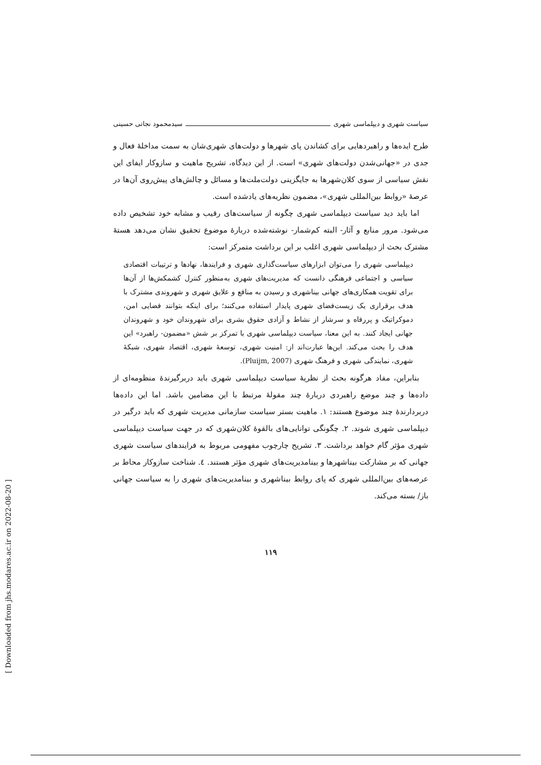سیاست شهری و دیپلماسی شهری سیدمحمود نجاتی حسینی
طرح ایده‌ها و راهبردهایی برای کشاندن پای شهرها و دولت‌های شهری‌شان به سمت مداخلۀ فعال و جدی در «جهانی‌شدن دولت‌های شهری» است. از این دیدگاه، تشریح ماهیت و سازوکار ایفای این نقش سیاسی از سوی کلان‌شهرها به جایگزینی دولت‌ملت‌ها و مسائل و چالش‌های پیش‌روی آن‌ها در عرصۀ «روابط بین‌المللی شهری»، مضمون نظریه‌های یادشده است.
اما باید دید سیاست دیپلماسی شهری چگونه از سیاست‌های رقیب و مشابه خود تشخیص داده می‌شود. مرور منابع و آثار- البته کم‌شمار- نوشته‌شده دربارۀ موضوع تحقیق نشان می‌دهد هستۀ مشترک بحث از دیپلماسی شهری اغلب بر این برداشت متمرکز است:
دیپلماسی شهری را می‌توان ابزارهای سیاست‌گذاری شهری و فرایندها، نهادها و ترتیبات اقتصادی سیاسی و اجتماعی فرهنگی دانست که مدیریت‌های شهری به‌منظور کنترل کشمکش‌ها از آن‌ها برای تقویت همکاری‌های جهانی بیناشهری و رسیدن به منافع و علایق شهری و شهروندی مشترک با هدف برقراری یک زیست‌فضای شهری پایدار استفاده می‌کنند؛ برای اینکه بتوانند فضایی امن، دموکراتیک و پررفاه و سرشار از نشاط و آزادی حقوق بشری برای شهروندان خود و شهروندان جهانی ایجاد کنند. به این معنا، سیاست دیپلماسی شهری با تمرکز بر شش «مضمون- راهبرد» این هدف را بحث می‌کند. این‌ها عبارت‌اند از: امنیت شهری، توسعۀ شهری، اقتصاد شهری، شبکۀ شهری، نمایندگی شهری و فرهنگ شهری (Pluijm, 2007).
بنابراین، مفاد هرگونه بحث از نظریۀ سیاست دیپلماسی شهری باید دربرگیرندۀ منظومه‌ای از داده‌ها و چند موضع راهبردی دربارۀ چند مقولۀ مرتبط با این مضامین باشد. اما این داده‌ها دربردارندۀ چند موضوع هستند: ۱. ماهیت بستر سیاست سازمانی مدیریت شهری که باید درگیر در دیپلماسی شهری شوند. ۲. چگونگی توانایی‌های بالقوۀ کلان‌شهری که در جهت سیاست دیپلماسی شهری مؤثر گام خواهد برداشت. ۳. تشریح چارچوب مفهومی مربوط به فرایندهای سیاست شهری جهانی که بر مشارکت بیناشهرها و بینامدیریت‌های شهری مؤثر هستند. ٤. شناخت سازوکار محاط بر عرصه‌های بین‌المللی شهری که پای روابط بیناشهری و بینامدیریت‌های شهری را به سیاست جهانی باز/ بسته می‌کند.
۱۱۹
[ Downloaded from jhs.modares.ac.ir on 2022-08-20 ]